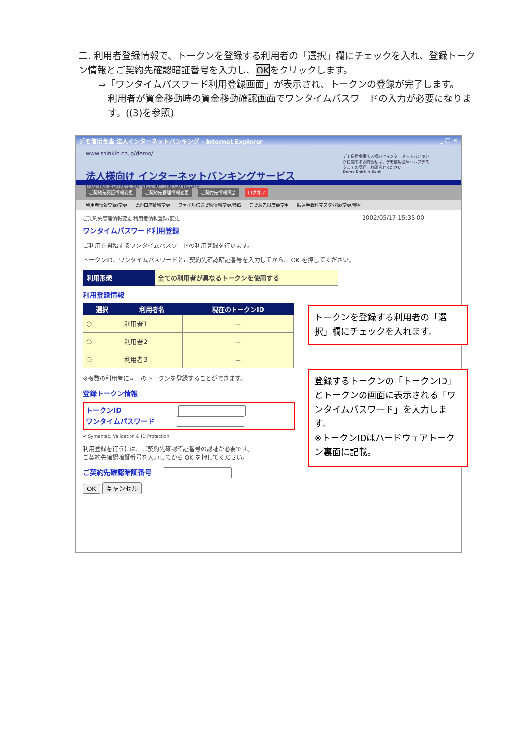二. 利用者登録情報で、トークンを登録する利用者の「選択」欄にチェックを入れ、登録トークン情報とご契約先確認暗証番号を入力し、OKをクリックします。
⇒「ワンタイムパスワード利用登録画面」が表示され、トークンの登録が完了します。
利用者が資金移動時の資金移動確認画面でワンタイムパスワードの入力が必要になります。((3)を参照)
デモ信用金庫 法人インターネットバンキング - Internet Explorer _ □ ×
www.shinkin.co.jp/demo/
法人様向け インターネットバンキングサービス
Internet Banking Service for the Company
デモ信用金庫法人様向けインターネットバンキングに関するお問合せは、デモ信用金庫ヘルプデスクまでお気軽にお問合せください。
Demo Shinkin Bank
ご契約先認証情報変更 ご契約先管理情報変更 ご契約先情報照会 ログオフ
利用者情報登録/変更 契約口座情報変更 ファイル伝送契約情報変更/参照 ご契約先限度額変更 振込手数料マスタ登録/変更/参照
ご契約先管理情報変更 利用者情報登録/変更 2002/05/17 15:35:00
ワンタイムパスワード利用登録
ご利用を開始するワンタイムパスワードの利用登録を行います。
トークンID、ワンタイムパスワードとご契約先確認暗証番号を入力してから、 OK を押してください。
| 利用形態 | 全ての利用者が異なるトークンを使用する |
利用登録情報
| 選択 | 利用者名 | 現在のトークンID |
| --- | --- | --- |
| ○ | 利用者1 | － |
| ○ | 利用者2 | － |
| ○ | 利用者3 | － |
※複数の利用者に同一のトークンを登録することができます。
登録トークン情報
トークンID
ワンタイムパスワード
✔ Symantec. Validation & ID Protection
利用登録を行うには、ご契約先確認暗証番号の認証が必要です。
ご契約先確認暗証番号を入力してから OK を押してください。
ご契約先確認暗証番号
OK キャンセル
トークンを登録する利用者の「選択」欄にチェックを入れます。
登録するトークンの「トークンID」とトークンの画面に表示される「ワンタイムパスワード」を入力します。
※トークンIDはハードウェアトークン裏面に記載。